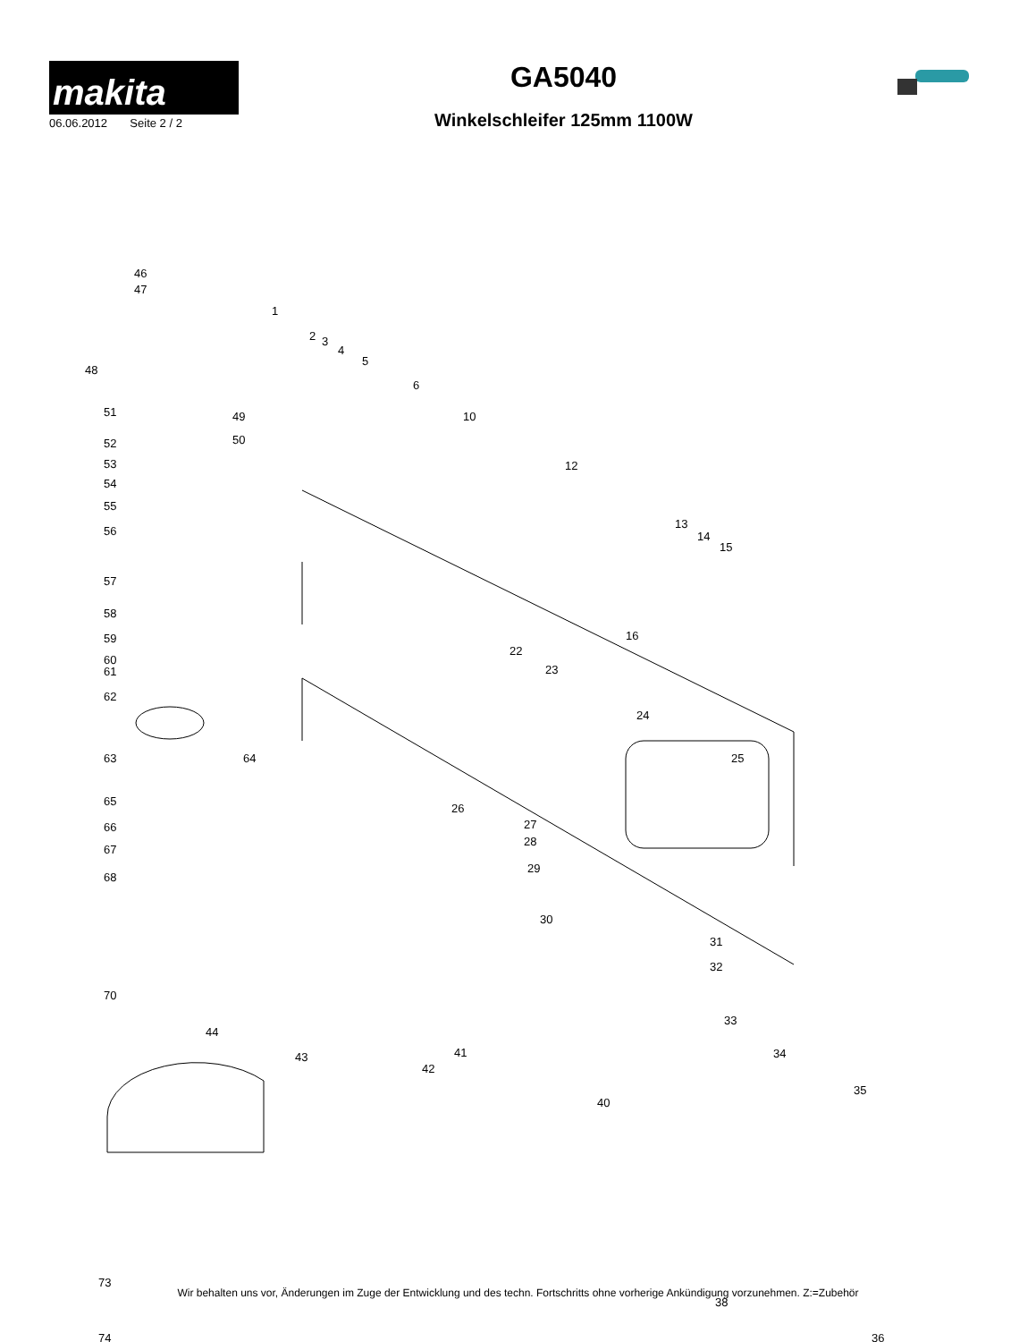makita
06.06.2012 Seite 2 / 2
GA5040
Winkelschleifer 125mm 1100W
46
47
1
2 3
4
5
6
48
51 49
52 50
10
53
54
12
55
56
13
14
15
57
58
16
59
60
61
22
23
62
24
63 64 25
65
26
27
28
66
29
67
68
30
31
32
70
33
44
43
42
41 34
40
35
73
38
74 36
Wir behalten uns vor, Änderungen im Zuge der Entwicklung und des techn. Fortschritts ohne vorherige Ankündigung vorzunehmen. Z:=Zubehör